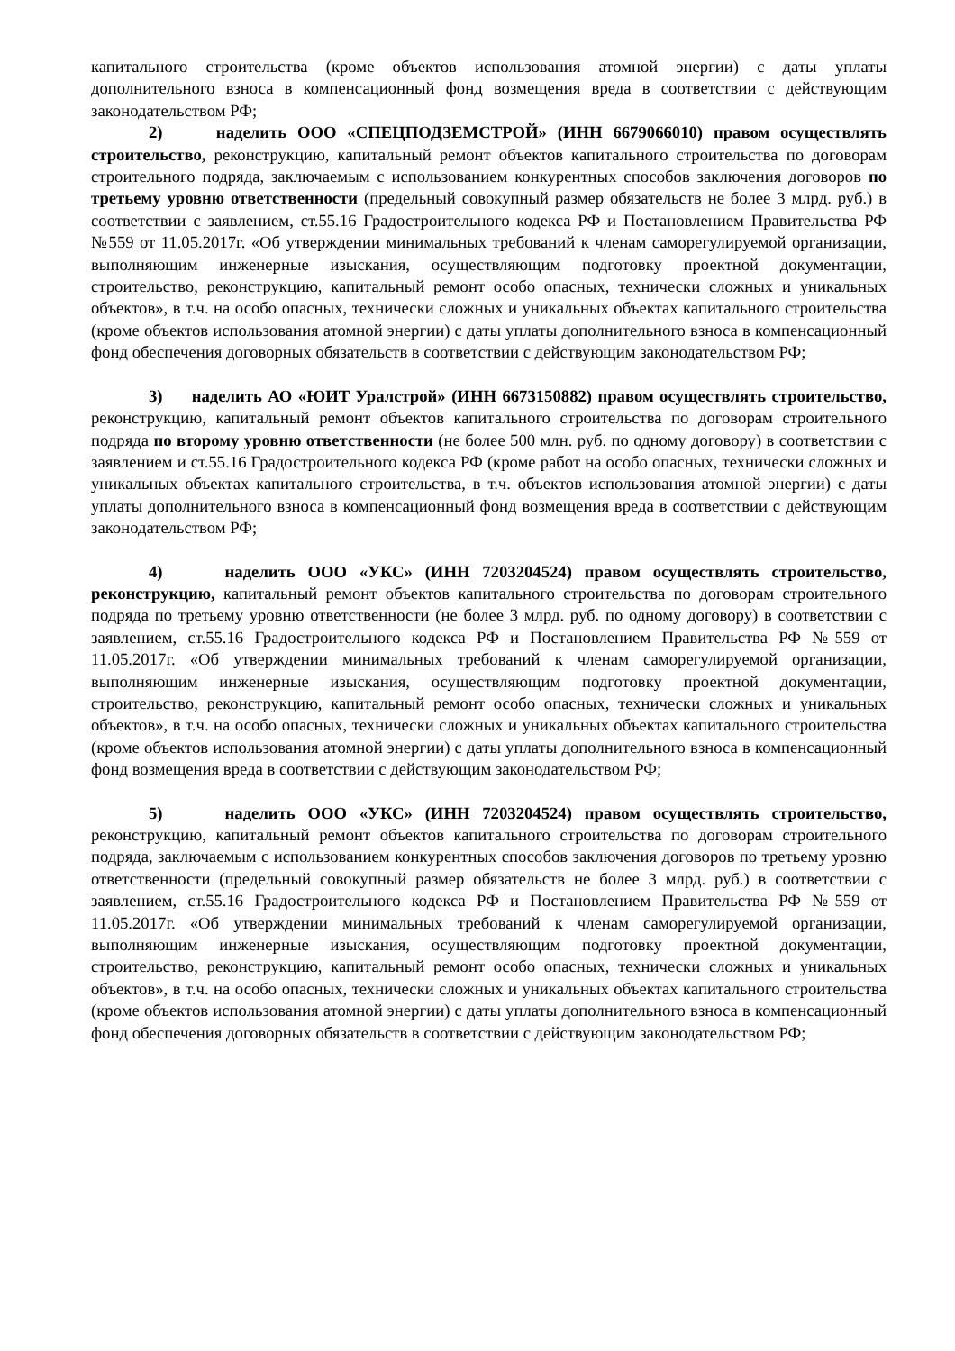капитального строительства (кроме объектов использования атомной энергии) с даты уплаты дополнительного взноса в компенсационный фонд возмещения вреда в соответствии с действующим законодательством РФ;
2) наделить ООО «СПЕЦПОДЗЕМСТРОЙ» (ИНН 6679066010) правом осуществлять строительство, реконструкцию, капитальный ремонт объектов капитального строительства по договорам строительного подряда, заключаемым с использованием конкурентных способов заключения договоров по третьему уровню ответственности (предельный совокупный размер обязательств не более 3 млрд. руб.) в соответствии с заявлением, ст.55.16 Градостроительного кодекса РФ и Постановлением Правительства РФ №559 от 11.05.2017г. «Об утверждении минимальных требований к членам саморегулируемой организации, выполняющим инженерные изыскания, осуществляющим подготовку проектной документации, строительство, реконструкцию, капитальный ремонт особо опасных, технически сложных и уникальных объектов», в т.ч. на особо опасных, технически сложных и уникальных объектах капитального строительства (кроме объектов использования атомной энергии) с даты уплаты дополнительного взноса в компенсационный фонд обеспечения договорных обязательств в соответствии с действующим законодательством РФ;
3) наделить АО «ЮИТ Уралстрой» (ИНН 6673150882) правом осуществлять строительство, реконструкцию, капитальный ремонт объектов капитального строительства по договорам строительного подряда по второму уровню ответственности (не более 500 млн. руб. по одному договору) в соответствии с заявлением и ст.55.16 Градостроительного кодекса РФ (кроме работ на особо опасных, технически сложных и уникальных объектах капитального строительства, в т.ч. объектов использования атомной энергии) с даты уплаты дополнительного взноса в компенсационный фонд возмещения вреда в соответствии с действующим законодательством РФ;
4) наделить ООО «УКС» (ИНН 7203204524) правом осуществлять строительство, реконструкцию, капитальный ремонт объектов капитального строительства по договорам строительного подряда по третьему уровню ответственности (не более 3 млрд. руб. по одному договору) в соответствии с заявлением, ст.55.16 Градостроительного кодекса РФ и Постановлением Правительства РФ №559 от 11.05.2017г. «Об утверждении минимальных требований к членам саморегулируемой организации, выполняющим инженерные изыскания, осуществляющим подготовку проектной документации, строительство, реконструкцию, капитальный ремонт особо опасных, технически сложных и уникальных объектов», в т.ч. на особо опасных, технически сложных и уникальных объектах капитального строительства (кроме объектов использования атомной энергии) с даты уплаты дополнительного взноса в компенсационный фонд возмещения вреда в соответствии с действующим законодательством РФ;
5) наделить ООО «УКС» (ИНН 7203204524) правом осуществлять строительство, реконструкцию, капитальный ремонт объектов капитального строительства по договорам строительного подряда, заключаемым с использованием конкурентных способов заключения договоров по третьему уровню ответственности (предельный совокупный размер обязательств не более 3 млрд. руб.) в соответствии с заявлением, ст.55.16 Градостроительного кодекса РФ и Постановлением Правительства РФ №559 от 11.05.2017г. «Об утверждении минимальных требований к членам саморегулируемой организации, выполняющим инженерные изыскания, осуществляющим подготовку проектной документации, строительство, реконструкцию, капитальный ремонт особо опасных, технически сложных и уникальных объектов», в т.ч. на особо опасных, технически сложных и уникальных объектах капитального строительства (кроме объектов использования атомной энергии) с даты уплаты дополнительного взноса в компенсационный фонд обеспечения договорных обязательств в соответствии с действующим законодательством РФ;